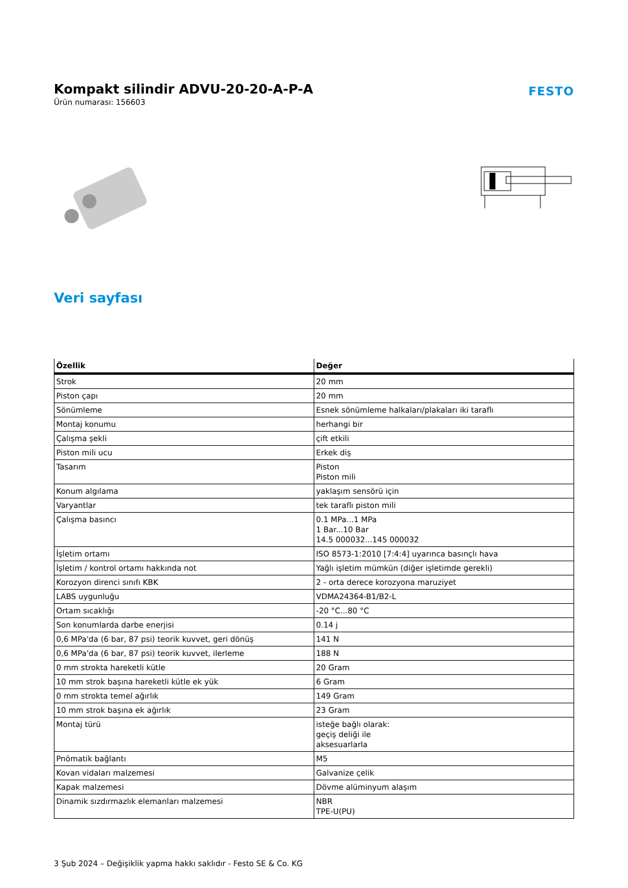Kompakt silindir ADVU-20-20-A-P-A
Ürün numarası: 156603
FESTO
Veri sayfası
| Özellik | Değer |
| --- | --- |
| Strok | 20 mm |
| Piston çapı | 20 mm |
| Sönümleme | Esnek sönümleme halkaları/plakaları iki taraflı |
| Montaj konumu | herhangi bir |
| Çalışma şekli | çift etkili |
| Piston mili ucu | Erkek diş |
| Tasarım | Piston Piston mili |
| Konum algılama | yaklaşım sensörü için |
| Varyantlar | tek taraflı piston mili |
| Çalışma basıncı | 0.1 MPa...1 MPa 1 Bar...10 Bar 14.5 000032...145 000032 |
| İşletim ortamı | ISO 8573-1:2010 [7:4:4] uyarınca basınçlı hava |
| İşletim / kontrol ortamı hakkında not | Yağlı işletim mümkün (diğer işletimde gerekli) |
| Korozyon direnci sınıfı KBK | 2 - orta derece korozyona maruziyet |
| LABS uygunluğu | VDMA24364-B1/B2-L |
| Ortam sıcaklığı | -20 °C...80 °C |
| Son konumlarda darbe enerjisi | 0.14 j |
| 0,6 MPa'da (6 bar, 87 psi) teorik kuvvet, geri dönüş | 141 N |
| 0,6 MPa'da (6 bar, 87 psi) teorik kuvvet, ilerleme | 188 N |
| 0 mm strokta hareketli kütle | 20 Gram |
| 10 mm strok başına hareketli kütle ek yük | 6 Gram |
| 0 mm strokta temel ağırlık | 149 Gram |
| 10 mm strok başına ek ağırlık | 23 Gram |
| Montaj türü | isteğe bağlı olarak: geçiş deliği ile aksesuarlarla |
| Pnömatik bağlantı | M5 |
| Kovan vidaları malzemesi | Galvanize çelik |
| Kapak malzemesi | Dövme alüminyum alaşım |
| Dinamik sızdırmazlık elemanları malzemesi | NBR TPE-U(PU) |
3 Şub 2024 – Değişiklik yapma hakkı saklıdır - Festo SE & Co. KG